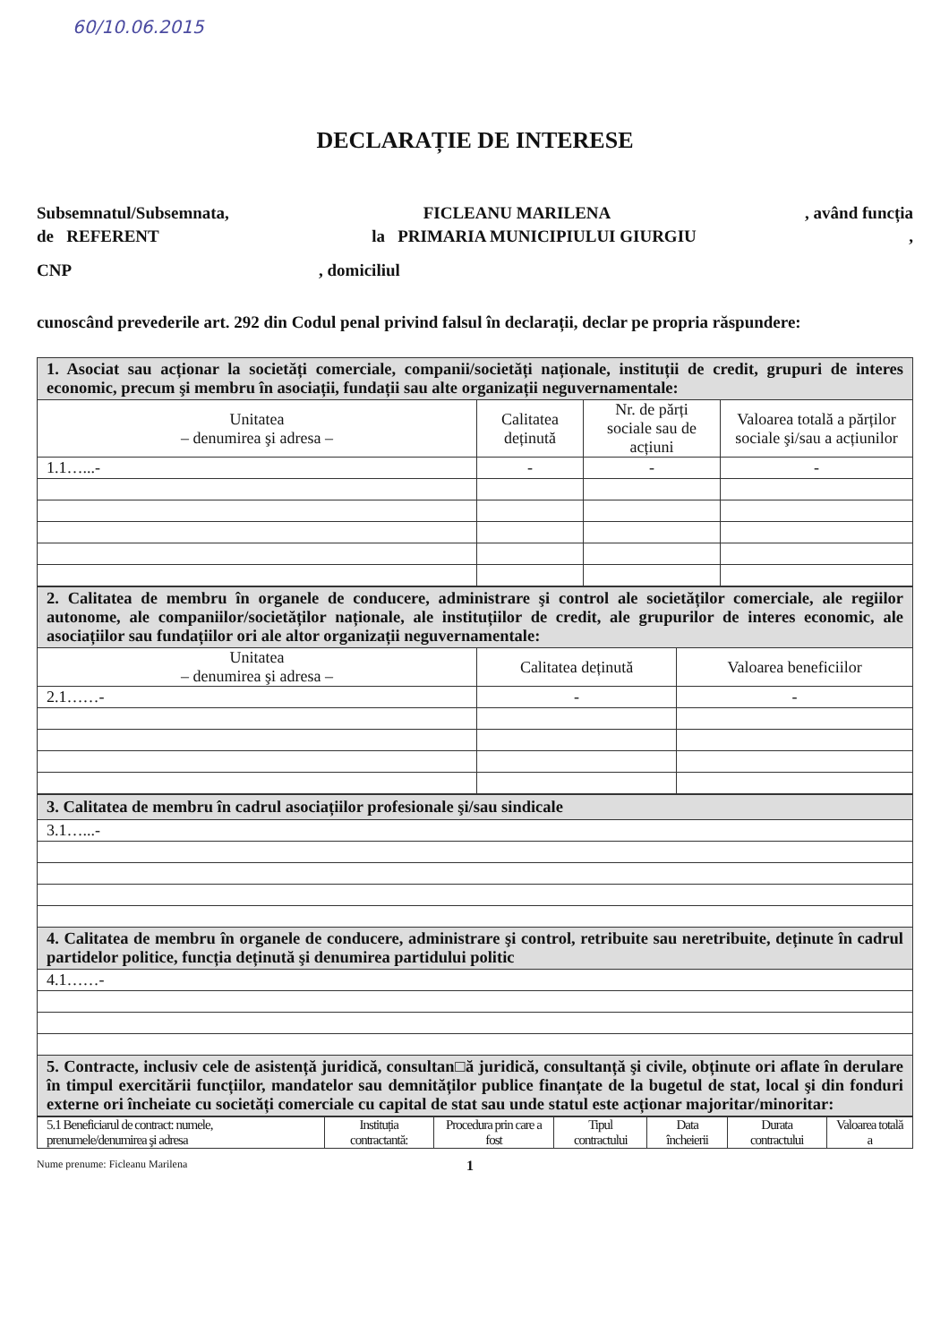60/10.06.2015
DECLARAȚIE DE INTERESE
Subsemnatul/Subsemnata, FICLEANU MARILENA, având funcția
de REFERENT la PRIMARIA MUNICIPIULUI GIURGIU,
CNP, domiciliul
cunoscând prevederile art. 292 din Codul penal privind falsul în declarații, declar pe propria răspundere:
| 1. Asociat sau acționar la societăți comerciale, companii/societăți naționale, instituții de credit, grupuri de interes economic, precum şi membru în asociații, fundații sau alte organizații neguvernamentale: | | | |
| Unitatea – denumirea şi adresa – | Calitatea deținută | Nr. de părți sociale sau de acțiuni | Valoarea totală a părților sociale şi/sau a acțiunilor |
| 1.1…...- | - | - | - |
| 2. Calitatea de membru în organele de conducere, administrare şi control ale societăților comerciale, ale regiilor autonome, ale companiilor/societăților naționale, ale instituțiilor de credit, ale grupurilor de interes economic, ale asociațiilor sau fundațiilor ori ale altor organizații neguvernamentale: | | |
| Unitatea – denumirea şi adresa – | Calitatea deținută | Valoarea beneficiilor |
| 2.1……- | - | - |
| 3. Calitatea de membru în cadrul asociațiilor profesionale şi/sau sindicale |
| 3.1…...- |
| 4. Calitatea de membru în organele de conducere, administrare şi control, retribuite sau neretribuite, deținute în cadrul partidelor politice, funcția deținută şi denumirea partidului politic |
| 4.1……- |
| 5. Contracte, inclusiv cele de asistență juridică, consultan□ă juridică, consultanță şi civile, obținute ori aflate în derulare în timpul exercitării funcțiilor, mandatelor sau demnităților publice finanțate de la bugetul de stat, local şi din fonduri externe ori încheiate cu societăți comerciale cu capital de stat sau unde statul este acționar majoritar/minoritar: |
| 5.1 Beneficiarul de contract: numele, prenumele/denumirea şi adresa | Instituția contractantă: | Procedura prin care a fost | Tipul contractului | Data încheierii | Durata contractului | Valoarea totală a |
Nume prenume: Ficleanu Marilena 1